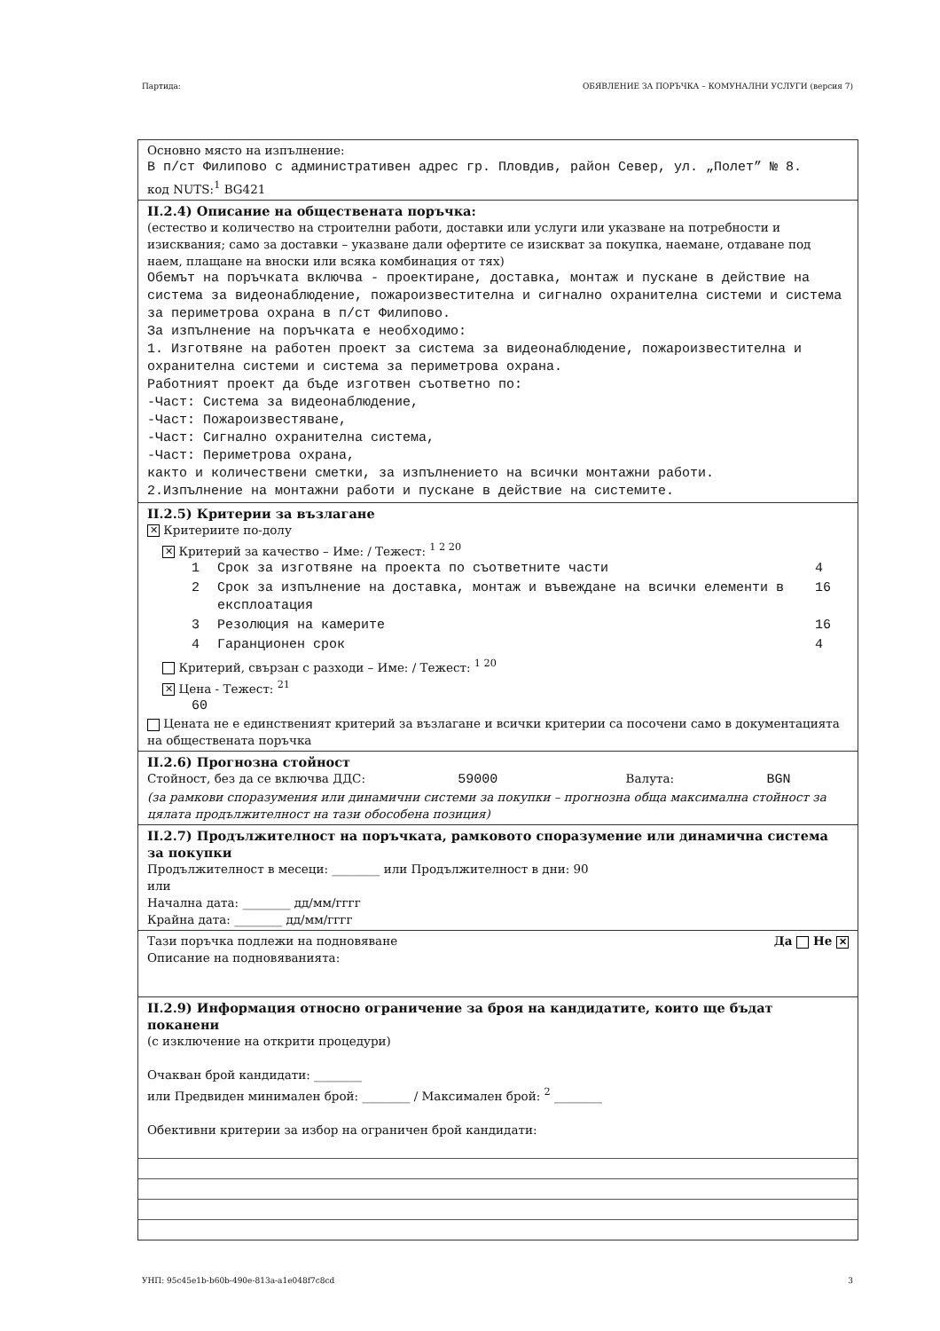Партида: ОБЯВЛЕНИЕ ЗА ПОРЪЧКА – КОМУНАЛНИ УСЛУГИ (версия 7)
Основно място на изпълнение:
В п/ст Филипово с административен адрес гр. Пловдив, район Север, ул. „Полет” № 8.
код NUTS:<sup>1</sup> BG421
II.2.4) Описание на обществената поръчка:
(естество и количество на строителни работи, доставки или услуги или указване на потребности и изисквания; само за доставки – указване дали офертите се изискват за покупка, наемане, отдаване под наем, плащане на вноски или всяка комбинация от тях)
Обемът на поръчката включва - проектиране, доставка, монтаж и пускане в действие на система за видеонаблюдение, пожароизвестителна и сигнално охранителна системи и система за периметрова охрана в п/ст Филипово.
За изпълнение на поръчката е необходимо:
1. Изготвяне на работен проект за система за видеонаблюдение, пожароизвестителна и охранителна системи и система за периметрова охрана.
Работният проект да бъде изготвен съответно по:
-Част: Система за видеонаблюдение,
-Част: Пожароизвестяване,
-Част: Сигнално охранителна система,
-Част: Периметрова охрана,
както и количествени сметки, за изпълнението на всички монтажни работи.
2.Изпълнение на монтажни работи и пускане в действие на системите.
II.2.5) Критерии за възлагане
✕ Критериите по-долу
✕ Критерий за качество – Име: / Тежест: <sup>1 2 20</sup>
| 1 | Срок за изготвяне на проекта по съответните части | 4 |
| 2 | Срок за изпълнение на доставка, монтаж и въвеждане на всички елементи в експлоатация | 16 |
| 3 | Резолюция на камерите | 16 |
| 4 | Гаранционен срок | 4 |
Критерий, свързан с разходи – Име: / Тежест: <sup>1 20</sup>
✕ Цена - Тежест: <sup>21</sup>
60
Цената не е единственият критерий за възлагане и всички критерии са посочени само в документацията на обществената поръчка
II.2.6) Прогнозна стойност
Стойност, без да се включва ДДС: 59000 Валута: BGN
(за рамкови споразумения или динамични системи за покупки – прогнозна обща максимална стойност за цялата продължителност на тази обособена позиция)
II.2.7) Продължителност на поръчката, рамковото споразумение или динамична система за покупки
Продължителност в месеци: ________ или Продължителност в дни: 90
или
Начална дата: ________ дд/мм/гггг
Крайна дата: ________ дд/мм/гггг
Тази поръчка подлежи на подновяване Да Не ✕
Описание на подновяванията:
II.2.9) Информация относно ограничение за броя на кандидатите, които ще бъдат поканени
(с изключение на открити процедури)
Очакван брой кандидати: ________
или Предвиден минимален брой: ________ / Максимален брой: <sup>2</sup> ________
Обективни критерии за избор на ограничен брой кандидати:
УНП: 95c45e1b-b60b-490e-813a-a1e048f7c8cd 3